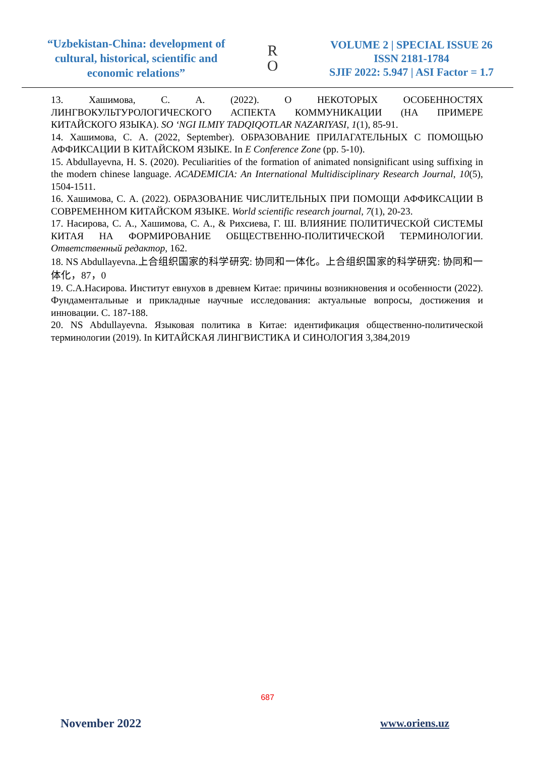“Uzbekistan-China: development of cultural, historical, scientific and economic relations”
R
O
VOLUME 2 | SPECIAL ISSUE 26
ISSN 2181-1784
SJIF 2022: 5.947 | ASI Factor = 1.7
13. Хашимова, С. А. (2022). О НЕКОТОРЫХ ОСОБЕННОСТЯХ ЛИНГВОКУЛЬТУРОЛОГИЧЕСКОГО АСПЕКТА КОММУНИКАЦИИ (НА ПРИМЕРЕ КИТАЙСКОГО ЯЗЫКА). SO ‘NGI ILMIY TADQIQOTLAR NAZARIYASI, 1(1), 85-91.
14. Хашимова, С. А. (2022, September). ОБРАЗОВАНИЕ ПРИЛАГАТЕЛЬНЫХ С ПОМОЩЬЮ АФФИКСАЦИИ В КИТАЙСКОМ ЯЗЫКЕ. In E Conference Zone (pp. 5-10).
15. Abdullayevna, H. S. (2020). Peculiarities of the formation of animated nonsignificant using suffixing in the modern chinese language. ACADEMICIA: An International Multidisciplinary Research Journal, 10(5), 1504-1511.
16. Хашимова, С. А. (2022). ОБРАЗОВАНИЕ ЧИСЛИТЕЛЬНЫХ ПРИ ПОМОЩИ АФФИКСАЦИИ В СОВРЕМЕННОМ КИТАЙСКОМ ЯЗЫКЕ. World scientific research journal, 7(1), 20-23.
17. Насирова, С. А., Хашимова, С. А., & Рихсиева, Г. Ш. ВЛИЯНИЕ ПОЛИТИЧЕСКОЙ СИСТЕМЫ КИТАЯ НА ФОРМИРОВАНИЕ ОБЩЕСТВЕННО-ПОЛИТИЧЕСКОЙ ТЕРМИНОЛОГИИ. Ответственный редактор, 162.
18. NS Abdullayevna.上合组织国家的科学研究: 协同和一体化。上合组织国家的科学研究: 协同和一体化，87，0
19. С.А.Насирова. Институт евнухов в древнем Китае: причины возникновения и особенности (2022). Фундаментальные и прикладные научные исследования: актуальные вопросы, достижения и инновации. С. 187-188.
20. NS Abdullayevna. Языковая политика в Китае: идентификация общественно-политической терминологии (2019). In КИТАЙСКАЯ ЛИНГВИСТИКА И СИНОЛОГИЯ 3,384,2019
687
November 2022 www.oriens.uz